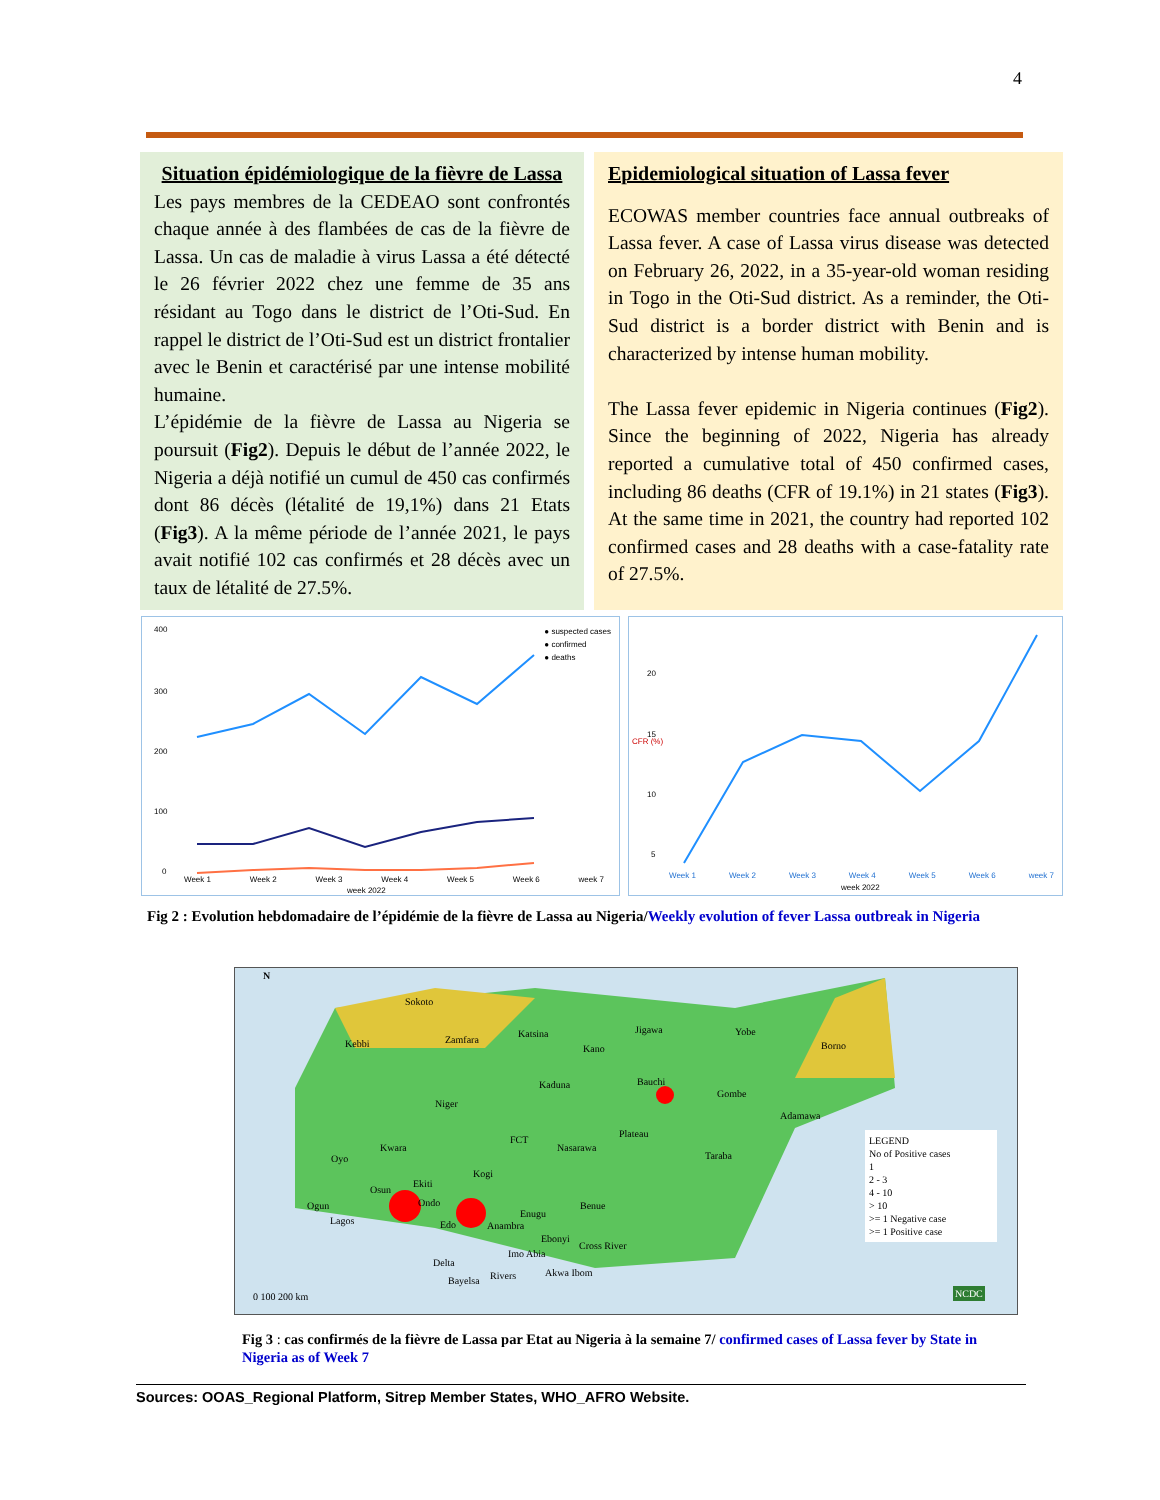4
Situation épidémiologique de la fièvre de Lassa
Les pays membres de la CEDEAO sont confrontés chaque année à des flambées de cas de la fièvre de Lassa. Un cas de maladie à virus Lassa a été détecté le 26 février 2022 chez une femme de 35 ans résidant au Togo dans le district de l’Oti-Sud. En rappel le district de l’Oti-Sud est un district frontalier avec le Benin et caractérisé par une intense mobilité humaine.
L’épidémie de la fièvre de Lassa au Nigeria se poursuit (Fig2). Depuis le début de l’année 2022, le Nigeria a déjà notifié un cumul de 450 cas confirmés dont 86 décès (létalité de 19,1%) dans 21 Etats (Fig3). A la même période de l’année 2021, le pays avait notifié 102 cas confirmés et 28 décès avec un taux de létalité de 27.5%.
Epidemiological situation of Lassa fever
ECOWAS member countries face annual outbreaks of Lassa fever. A case of Lassa virus disease was detected on February 26, 2022, in a 35-year-old woman residing in Togo in the Oti-Sud district. As a reminder, the Oti-Sud district is a border district with Benin and is characterized by intense human mobility.
The Lassa fever epidemic in Nigeria continues (Fig2). Since the beginning of 2022, Nigeria has already reported a cumulative total of 450 confirmed cases, including 86 deaths (CFR of 19.1%) in 21 states (Fig3). At the same time in 2021, the country had reported 102 confirmed cases and 28 deaths with a case-fatality rate of 27.5%.
400
300
200
100
0
● suspected cases
● confirmed
● deaths
Week 1 Week 2 Week 3 Week 4 Week 5 Week 6 week 7
week 2022
20
15
10
5
CFR (%)
Week 1 Week 2 Week 3 Week 4 Week 5 Week 6 week 7
week 2022
Fig 2 : Evolution hebdomadaire de l’épidémie de la fièvre de Lassa au Nigeria/Weekly evolution of fever Lassa outbreak in Nigeria
Sokoto
Kebbi Zamfara
Katsina Yobe
Borno
Kano
Jigawa
Kaduna Bauchi
Gombe
Niger
Adamawa
Kwara
FCT
Nasarawa
Plateau
Taraba
Oyo
Kogi
Osun
Ekiti
Ogun Ondo Benue
Lagos Edo
Enugu
Anambra
Ebonyi
Cross River
Imo Abia
Delta
Rivers Akwa Ibom
Bayelsa
N
0 100 200 km
LEGEND
No of Positive cases
1
2 - 3
4 - 10
> 10
>= 1 Negative case
>= 1 Positive case
NCDC
Fig 3 : cas confirmés de la fièvre de Lassa par Etat au Nigeria à la semaine 7/ confirmed cases of Lassa fever by State in Nigeria as of Week 7
Sources: OOAS_Regional Platform, Sitrep Member States, WHO_AFRO Website.